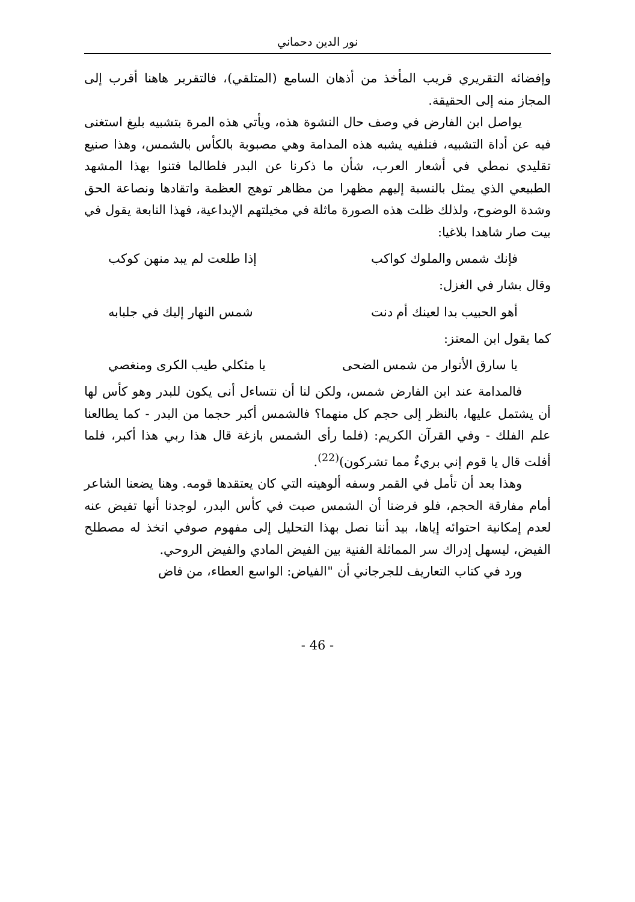نور الدين دحماني
وإفضائه التقريري قريب المأخذ من أذهان السامع (المتلقي)، فالتقرير هاهنا أقرب إلى المجاز منه إلى الحقيقة.
يواصل ابن الفارض في وصف حال النشوة هذه، ويأتي هذه المرة بتشبيه بليغ استغنى فيه عن أداة التشبيه، فنلفيه يشبه هذه المدامة وهي مصبوبة بالكأس بالشمس، وهذا صنيع تقليدي نمطي في أشعار العرب، شأن ما ذكرنا عن البدر فلطالما فتنوا بهذا المشهد الطبيعي الذي يمثل بالنسبة إليهم مظهرا من مظاهر توهج العظمة واتقادها ونصاعة الحق وشدة الوضوح، ولذلك ظلت هذه الصورة ماثلة في مخيلتهم الإبداعية، فهذا النابعة يقول في بيت صار شاهدا بلاغيا:
فإنك شمس والملوك كواكب إذا طلعت لم يبد منهن كوكب
وقال بشار في الغزل:
أهو الحبيب بدا لعينك أم دنت شمس النهار إليك في جلبابه
كما يقول ابن المعتز:
يا سارق الأنوار من شمس الضحى يا مثكلي طيب الكرى ومنغصي
فالمدامة عند ابن الفارض شمس، ولكن لنا أن نتساءل أنى يكون للبدر وهو كأس لها أن يشتمل عليها، بالنظر إلى حجم كل منهما؟ فالشمس أكبر حجما من البدر - كما يطالعنا علم الفلك - وفي القرآن الكريم: (فلما رأى الشمس بازغة قال هذا ربي هذا أكبر، فلما أفلت قال يا قوم إني بريءٌ مما تشركون)<sup>(22)</sup>.
وهذا بعد أن تأمل في القمر وسفه ألوهيته التي كان يعتقدها قومه. وهنا يضعنا الشاعر أمام مفارقة الحجم، فلو فرضنا أن الشمس صبت في كأس البدر، لوجدنا أنها تفيض عنه لعدم إمكانية احتوائه إياها، بيد أننا نصل بهذا التحليل إلى مفهوم صوفي اتخذ له مصطلح الفيض، ليسهل إدراك سر المماثلة الفنية بين الفيض المادي والفيض الروحي.
ورد في كتاب التعاريف للجرجاني أن "الفياض: الواسع العطاء، من فاض
- 46 -